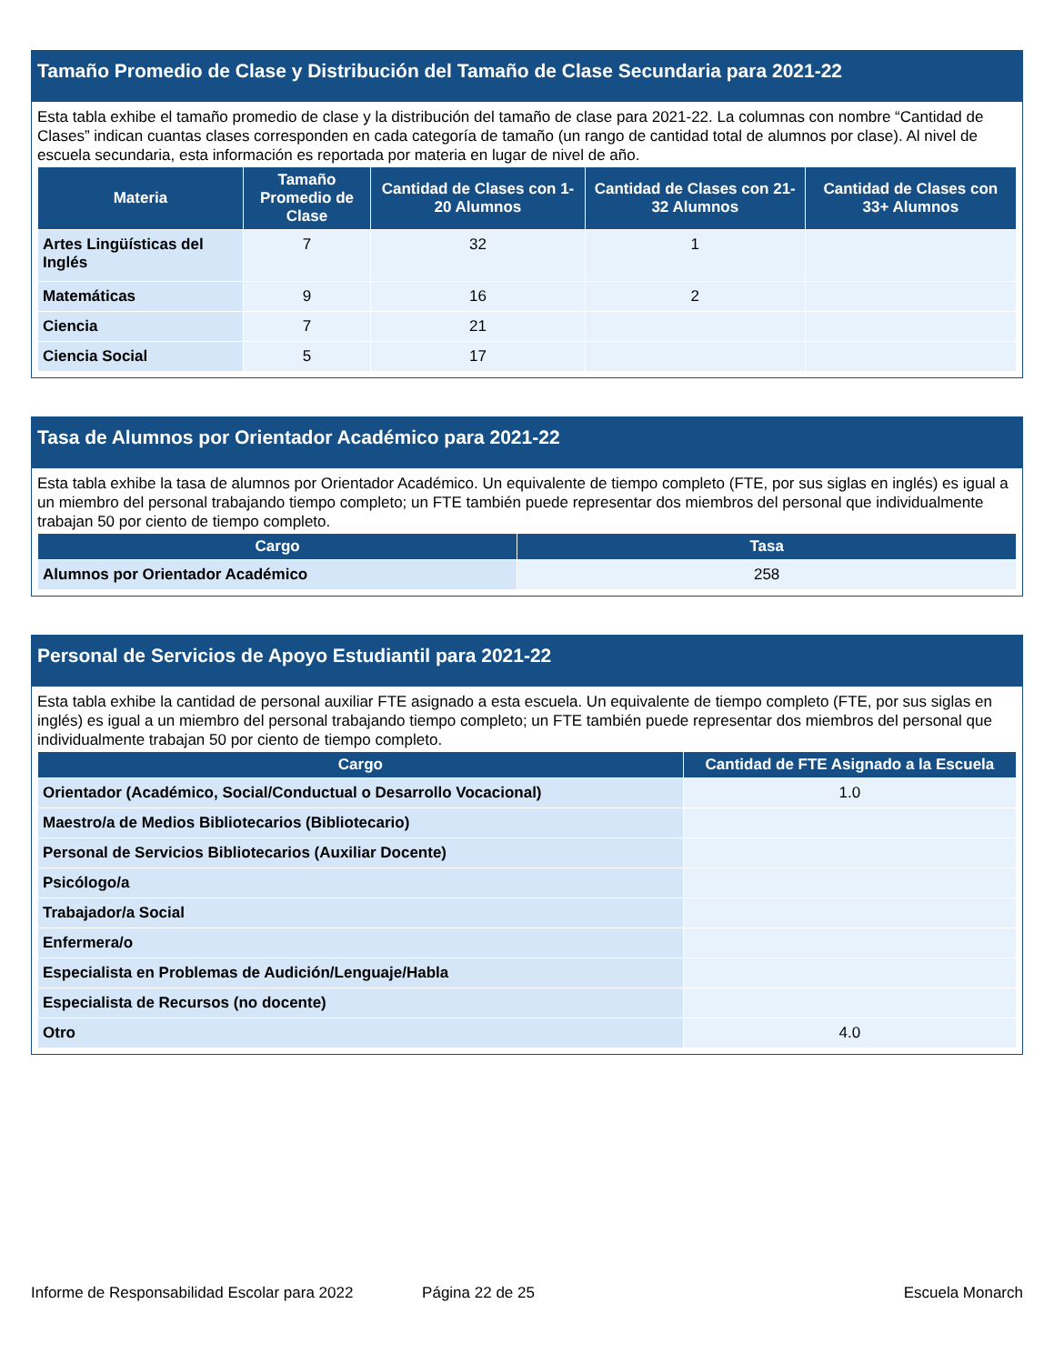Tamaño Promedio de Clase y Distribución del Tamaño de Clase Secundaria para 2021-22
Esta tabla exhibe el tamaño promedio de clase y la distribución del tamaño de clase para 2021-22. La columnas con nombre “Cantidad de Clases” indican cuantas clases corresponden en cada categoría de tamaño (un rango de cantidad total de alumnos por clase). Al nivel de escuela secundaria, esta información es reportada por materia en lugar de nivel de año.
| Materia | Tamaño Promedio de Clase | Cantidad de Clases con 1-20 Alumnos | Cantidad de Clases con 21-32 Alumnos | Cantidad de Clases con 33+ Alumnos |
| --- | --- | --- | --- | --- |
| Artes Lingüísticas del Inglés | 7 | 32 | 1 | |
| Matemáticas | 9 | 16 | 2 | |
| Ciencia | 7 | 21 | | |
| Ciencia Social | 5 | 17 | | |
Tasa de Alumnos por Orientador Académico para 2021-22
Esta tabla exhibe la tasa de alumnos por Orientador Académico. Un equivalente de tiempo completo (FTE, por sus siglas en inglés) es igual a un miembro del personal trabajando tiempo completo; un FTE también puede representar dos miembros del personal que individualmente trabajan 50 por ciento de tiempo completo.
| Cargo | Tasa |
| --- | --- |
| Alumnos por Orientador Académico | 258 |
Personal de Servicios de Apoyo Estudiantil para 2021-22
Esta tabla exhibe la cantidad de personal auxiliar FTE asignado a esta escuela. Un equivalente de tiempo completo (FTE, por sus siglas en inglés) es igual a un miembro del personal trabajando tiempo completo; un FTE también puede representar dos miembros del personal que individualmente trabajan 50 por ciento de tiempo completo.
| Cargo | Cantidad de FTE Asignado a la Escuela |
| --- | --- |
| Orientador (Académico, Social/Conductual o Desarrollo Vocacional) | 1.0 |
| Maestro/a de Medios Bibliotecarios (Bibliotecario) | |
| Personal de Servicios Bibliotecarios (Auxiliar Docente) | |
| Psicólogo/a | |
| Trabajador/a Social | |
| Enfermera/o | |
| Especialista en Problemas de Audición/Lenguaje/Habla | |
| Especialista de Recursos (no docente) | |
| Otro | 4.0 |
Informe de Responsabilidad Escolar para 2022 Página 22 de 25 Escuela Monarch